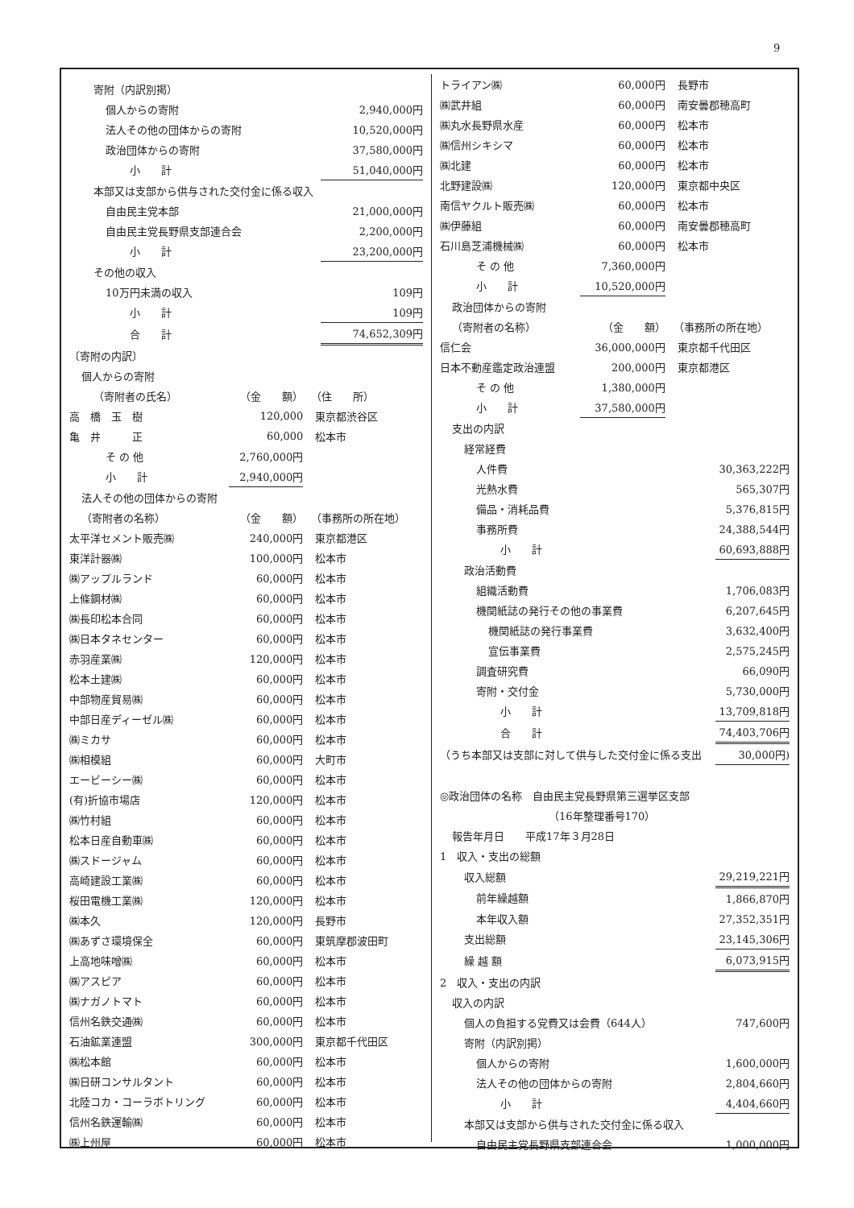9
| 寄附（内訳別掲） | |
| 個人からの寄附 | 2,940,000円 |
| 法人その他の団体からの寄附 | 10,520,000円 |
| 政治団体からの寄附 | 37,580,000円 |
| 小 計 | 51,040,000円 |
| 本部又は支部から供与された交付金に係る収入 | |
| 自由民主党本部 | 21,000,000円 |
| 自由民主党長野県支部連合会 | 2,200,000円 |
| 小 計 | 23,200,000円 |
| その他の収入 | |
| 10万円未満の収入 | 109円 |
| 小 計 | 109円 |
| 合 計 | 74,652,309円 |
| 〔寄附の内訳〕 | | |
| 個人からの寄附 | | |
| （寄附者の氏名） | （金 額） | （住 所） |
| 高 橋 玉 樹 | 120,000 | 東京都渋谷区 |
| 亀 井 正 | 60,000 | 松本市 |
| そ の 他 | 2,760,000円 | |
| 小 計 | 2,940,000円 | |
| 法人その他の団体からの寄附 | | |
| （寄附者の名称） | （金 額） | （事務所の所在地） |
| 太平洋セメント販売㈱ | 240,000円 | 東京都港区 |
| 東洋計器㈱ | 100,000円 | 松本市 |
| ㈱アップルランド | 60,000円 | 松本市 |
| 上條鋼材㈱ | 60,000円 | 松本市 |
| ㈱長印松本合同 | 60,000円 | 松本市 |
| ㈱日本タネセンター | 60,000円 | 松本市 |
| 赤羽産業㈱ | 120,000円 | 松本市 |
| 松本土建㈱ | 60,000円 | 松本市 |
| 中部物産貿易㈱ | 60,000円 | 松本市 |
| 中部日産ディーゼル㈱ | 60,000円 | 松本市 |
| ㈱ミカサ | 60,000円 | 松本市 |
| ㈱相模組 | 60,000円 | 大町市 |
| エービーシー㈱ | 60,000円 | 松本市 |
| (有)折協市場店 | 120,000円 | 松本市 |
| ㈱竹村組 | 60,000円 | 松本市 |
| 松本日産自動車㈱ | 60,000円 | 松本市 |
| ㈱スドージャム | 60,000円 | 松本市 |
| 高崎建設工業㈱ | 60,000円 | 松本市 |
| 桜田電機工業㈱ | 120,000円 | 松本市 |
| ㈱本久 | 120,000円 | 長野市 |
| ㈱あずさ環境保全 | 60,000円 | 東筑摩郡波田町 |
| 上高地味噌㈱ | 60,000円 | 松本市 |
| ㈱アスピア | 60,000円 | 松本市 |
| ㈱ナガノトマト | 60,000円 | 松本市 |
| 信州名鉄交通㈱ | 60,000円 | 松本市 |
| 石油鉱業連盟 | 300,000円 | 東京都千代田区 |
| ㈱松本館 | 60,000円 | 松本市 |
| ㈱日研コンサルタント | 60,000円 | 松本市 |
| 北陸コカ・コーラボトリング | 60,000円 | 松本市 |
| 信州名鉄運輸㈱ | 60,000円 | 松本市 |
| ㈱上州屋 | 60,000円 | 松本市 |
| トライアン㈱ | 60,000円 | 長野市 |
| ㈱武井組 | 60,000円 | 南安曇郡穂高町 |
| ㈱丸水長野県水産 | 60,000円 | 松本市 |
| ㈱信州シキシマ | 60,000円 | 松本市 |
| ㈱北建 | 60,000円 | 松本市 |
| 北野建設㈱ | 120,000円 | 東京都中央区 |
| 南信ヤクルト販売㈱ | 60,000円 | 松本市 |
| ㈱伊藤組 | 60,000円 | 南安曇郡穂高町 |
| 石川島芝浦機械㈱ | 60,000円 | 松本市 |
| そ の 他 | 7,360,000円 | |
| 小 計 | 10,520,000円 | |
| 政治団体からの寄附 | | |
| （寄附者の名称） | （金 額） | （事務所の所在地） |
| 信仁会 | 36,000,000円 | 東京都千代田区 |
| 日本不動産鑑定政治連盟 | 200,000円 | 東京都港区 |
| そ の 他 | 1,380,000円 | |
| 小 計 | 37,580,000円 | |
| 支出の内訳 | |
| 経常経費 | |
| 人件費 | 30,363,222円 |
| 光熱水費 | 565,307円 |
| 備品・消耗品費 | 5,376,815円 |
| 事務所費 | 24,388,544円 |
| 小 計 | 60,693,888円 |
| 政治活動費 | |
| 組織活動費 | 1,706,083円 |
| 機関紙誌の発行その他の事業費 | 6,207,645円 |
| 機関紙誌の発行事業費 | 3,632,400円 |
| 宣伝事業費 | 2,575,245円 |
| 調査研究費 | 66,090円 |
| 寄附・交付金 | 5,730,000円 |
| 小 計 | 13,709,818円 |
| 合 計 | 74,403,706円 |
| （うち本部又は支部に対して供与した交付金に係る支出 | 30,000円) |
| ◎政治団体の名称 自由民主党長野県第三選挙区支部 | |
| （16年整理番号170） | |
| 報告年月日 平成17年３月28日 | |
| 1 収入・支出の総額 | |
| 収入総額 | 29,219,221円 |
| 前年繰越額 | 1,866,870円 |
| 本年収入額 | 27,352,351円 |
| 支出総額 | 23,145,306円 |
| 繰 越 額 | 6,073,915円 |
| 2 収入・支出の内訳 | |
| 収入の内訳 | |
| 個人の負担する党費又は会費（644人） | 747,600円 |
| 寄附（内訳別掲） | |
| 個人からの寄附 | 1,600,000円 |
| 法人その他の団体からの寄附 | 2,804,660円 |
| 小 計 | 4,404,660円 |
| 本部又は支部から供与された交付金に係る収入 | |
| 自由民主党長野県支部連合会 | 1,000,000円 |